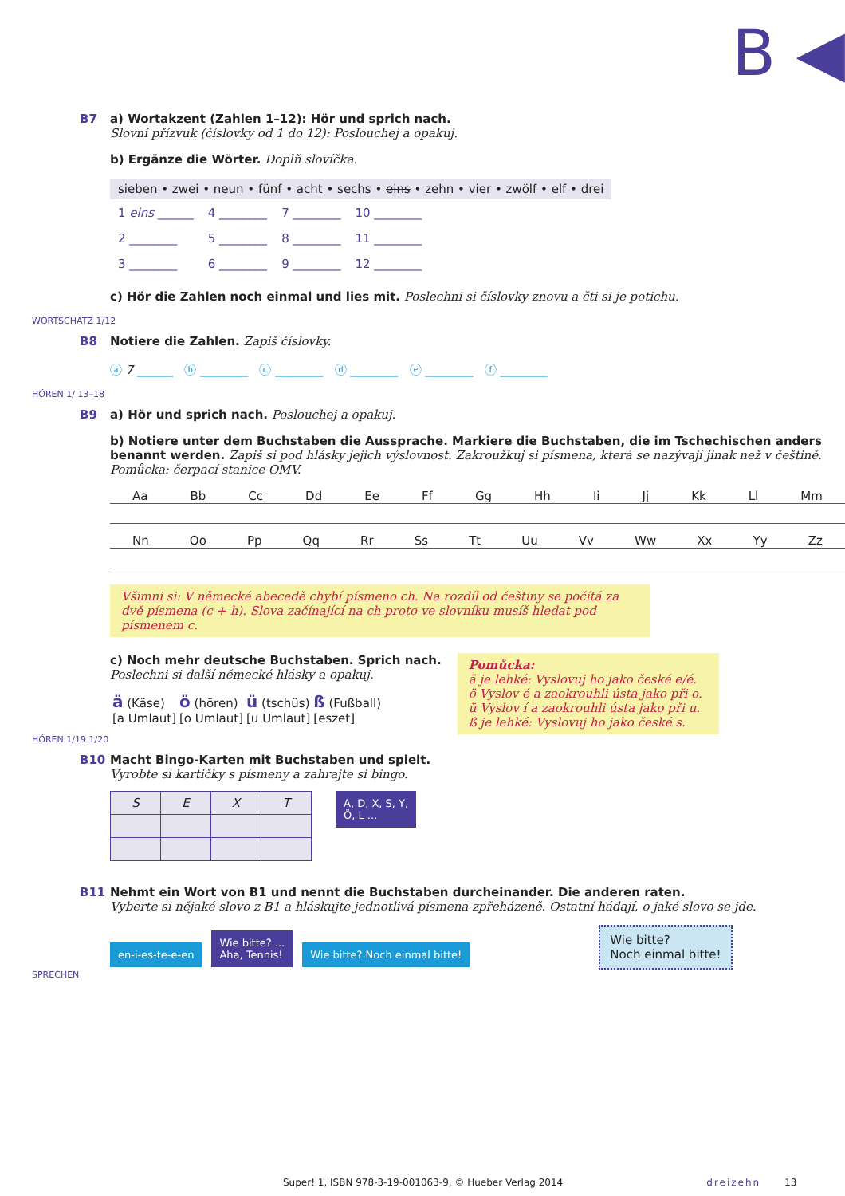B ◀
B7 a) Wortakzent (Zahlen 1–12): Hör und sprich nach.
Slovní přízvuk (číslovky od 1 do 12): Poslouchej a opakuj.
b) Ergänze die Wörter. Doplň slovíčka.
sieben • zwei • neun • fünf • acht • sechs • eins • zehn • vier • zwölf • elf • drei
| 1 eins ______ | 4 ________ | 7 ________ | 10 ________ |
| 2 ________ | 5 ________ | 8 ________ | 11 ________ |
| 3 ________ | 6 ________ | 9 ________ | 12 ________ |
c) Hör die Zahlen noch einmal und lies mit. Poslechni si číslovky znovu a čti si je potichu.
WORTSCHATZ 1/12
B8 Notiere die Zahlen. Zapiš číslovky.
ⓐ 7 ______ ⓑ ________ ⓒ ________ ⓓ ________ ⓔ ________ ⓕ ________
HÖREN 1/ 13–18
B9 a) Hör und sprich nach. Poslouchej a opakuj.
b) Notiere unter dem Buchstaben die Aussprache. Markiere die Buchstaben, die im Tschechischen anders benannt werden. Zapiš si pod hlásky jejich výslovnost. Zakroužkuj si písmena, která se nazývají jinak než v češtině. Pomůcka: čerpací stanice OMV.
Aa Bb Cc Dd Ee Ff Gg Hh Ii Jj Kk Ll Mm
Nn Oo Pp Qq Rr Ss Tt Uu Vv Ww Xx Yy Zz
Všimni si: V německé abecedě chybí písmeno ch. Na rozdíl od češtiny se počítá za dvě písmena (c + h). Slova začínající na ch proto ve slovníku musíš hledat pod písmenem c.
c) Noch mehr deutsche Buchstaben. Sprich nach.
Poslechni si další německé hlásky a opakuj.
| ä (Käse) [a Umlaut] | ö (hören) [o Umlaut] | ü (tschüs) [u Umlaut] | ß (Fußball) [eszet] |
Pomůcka:
ä je lehké: Vyslovuj ho jako české e/é.
ö Vyslov é a zaokrouhli ústa jako při o.
ü Vyslov í a zaokrouhli ústa jako při u.
ß je lehké: Vyslovuj ho jako české s.
HÖREN 1/19 1/20
B10 Macht Bingo-Karten mit Buchstaben und spielt.
Vyrobte si kartičky s písmeny a zahrajte si bingo.
| S | E | X | T |
A, D, X, S, Y,
Ö, L ...
B11 Nehmt ein Wort von B1 und nennt die Buchstaben durcheinander. Die anderen raten.
Vyberte si nějaké slovo z B1 a hláskujte jednotlivá písmena zpřeházeně. Ostatní hádají, o jaké slovo se jde.
en-i-es-te-e-en Wie bitte? ...
Aha, Tennis! Wie bitte? Noch einmal bitte! Wie bitte?
Noch einmal bitte!
SPRECHEN
Super! 1, ISBN 978-3-19-001063-9, © Hueber Verlag 2014 dreizehn 13